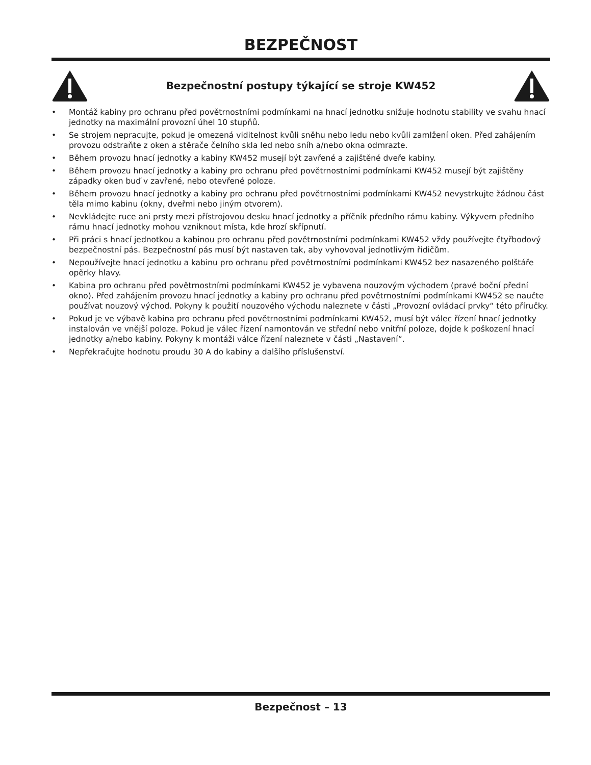BEZPEČNOST
Bezpečnostní postupy týkající se stroje KW452
• Montáž kabiny pro ochranu před povětrnostními podmínkami na hnací jednotku snižuje hodnotu stability ve svahu hnací jednotky na maximální provozní úhel 10 stupňů.
• Se strojem nepracujte, pokud je omezená viditelnost kvůli sněhu nebo ledu nebo kvůli zamlžení oken. Před zahájením provozu odstraňte z oken a stěrače čelního skla led nebo sníh a/nebo okna odmrazte.
• Během provozu hnací jednotky a kabiny KW452 musejí být zavřené a zajištěné dveře kabiny.
• Během provozu hnací jednotky a kabiny pro ochranu před povětrnostními podmínkami KW452 musejí být zajištěny západky oken buď v zavřené, nebo otevřené poloze.
• Během provozu hnací jednotky a kabiny pro ochranu před povětrnostními podmínkami KW452 nevystrkujte žádnou část těla mimo kabinu (okny, dveřmi nebo jiným otvorem).
• Nevkládejte ruce ani prsty mezi přístrojovou desku hnací jednotky a příčník předního rámu kabiny. Výkyvem předního rámu hnací jednotky mohou vzniknout místa, kde hrozí skřípnutí.
• Při práci s hnací jednotkou a kabinou pro ochranu před povětrnostními podmínkami KW452 vždy používejte čtyřbodový bezpečnostní pás. Bezpečnostní pás musí být nastaven tak, aby vyhovoval jednotlivým řidičům.
• Nepoužívejte hnací jednotku a kabinu pro ochranu před povětrnostními podmínkami KW452 bez nasazeného polštáře opěrky hlavy.
• Kabina pro ochranu před povětrnostními podmínkami KW452 je vybavena nouzovým východem (pravé boční přední okno). Před zahájením provozu hnací jednotky a kabiny pro ochranu před povětrnostními podmínkami KW452 se naučte používat nouzový východ. Pokyny k použití nouzového východu naleznete v části „Provozní ovládací prvky“ této příručky.
• Pokud je ve výbavě kabina pro ochranu před povětrnostními podmínkami KW452, musí být válec řízení hnací jednotky instalován ve vnější poloze. Pokud je válec řízení namontován ve střední nebo vnitřní poloze, dojde k poškození hnací jednotky a/nebo kabiny. Pokyny k montáži válce řízení naleznete v části „Nastavení“.
• Nepřekračujte hodnotu proudu 30 A do kabiny a dalšího příslušenství.
Bezpečnost – 13